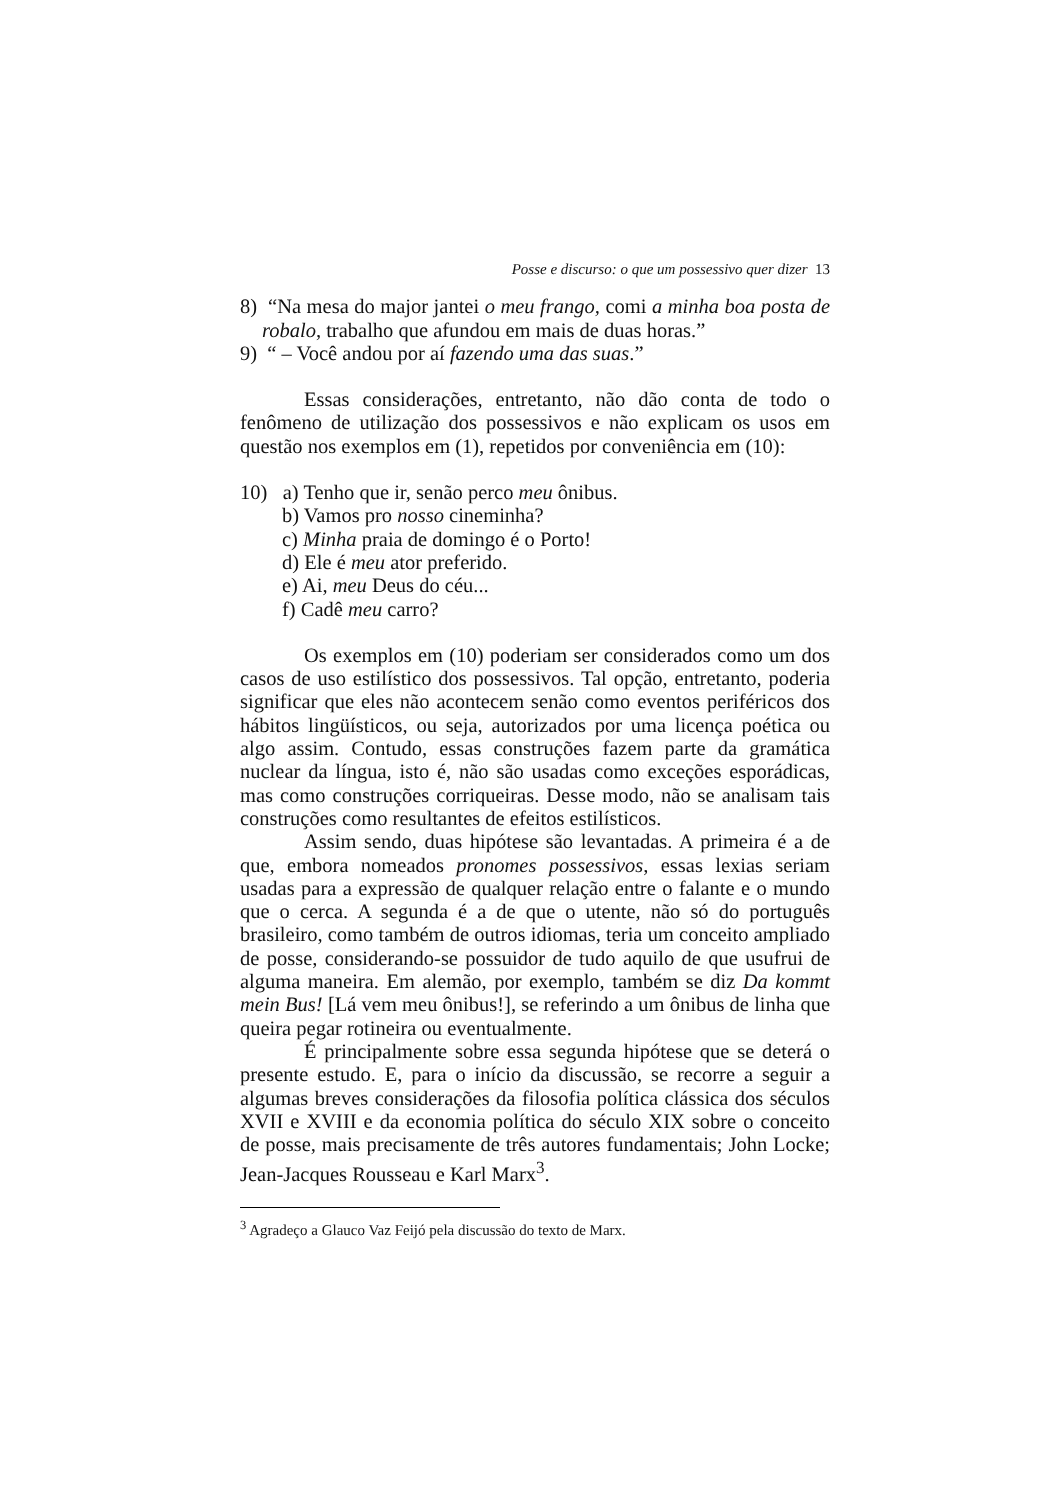Posse e discurso: o que um possessivo quer dizer 13
8) “Na mesa do major jantei o meu frango, comi a minha boa posta de robalo, trabalho que afundou em mais de duas horas.”
9) “ – Você andou por aí fazendo uma das suas.”
Essas considerações, entretanto, não dão conta de todo o fenômeno de utilização dos possessivos e não explicam os usos em questão nos exemplos em (1), repetidos por conveniência em (10):
10) a) Tenho que ir, senão perco meu ônibus.
b) Vamos pro nosso cineminha?
c) Minha praia de domingo é o Porto!
d) Ele é meu ator preferido.
e) Ai, meu Deus do céu...
f) Cadê meu carro?
Os exemplos em (10) poderiam ser considerados como um dos casos de uso estilístico dos possessivos. Tal opção, entretanto, poderia significar que eles não acontecem senão como eventos periféricos dos hábitos lingüísticos, ou seja, autorizados por uma licença poética ou algo assim. Contudo, essas construções fazem parte da gramática nuclear da língua, isto é, não são usadas como exceções esporádicas, mas como construções corriqueiras. Desse modo, não se analisam tais construções como resultantes de efeitos estilísticos.
Assim sendo, duas hipótese são levantadas. A primeira é a de que, embora nomeados pronomes possessivos, essas lexias seriam usadas para a expressão de qualquer relação entre o falante e o mundo que o cerca. A segunda é a de que o utente, não só do português brasileiro, como também de outros idiomas, teria um conceito ampliado de posse, considerando-se possuidor de tudo aquilo de que usufrui de alguma maneira. Em alemão, por exemplo, também se diz Da kommt mein Bus! [Lá vem meu ônibus!], se referindo a um ônibus de linha que queira pegar rotineira ou eventualmente.
É principalmente sobre essa segunda hipótese que se deterá o presente estudo. E, para o início da discussão, se recorre a seguir a algumas breves considerações da filosofia política clássica dos séculos XVII e XVIII e da economia política do século XIX sobre o conceito de posse, mais precisamente de três autores fundamentais; John Locke; Jean-Jacques Rousseau e Karl Marx<sup>3</sup>.
<sup>3</sup> Agradeço a Glauco Vaz Feijó pela discussão do texto de Marx.